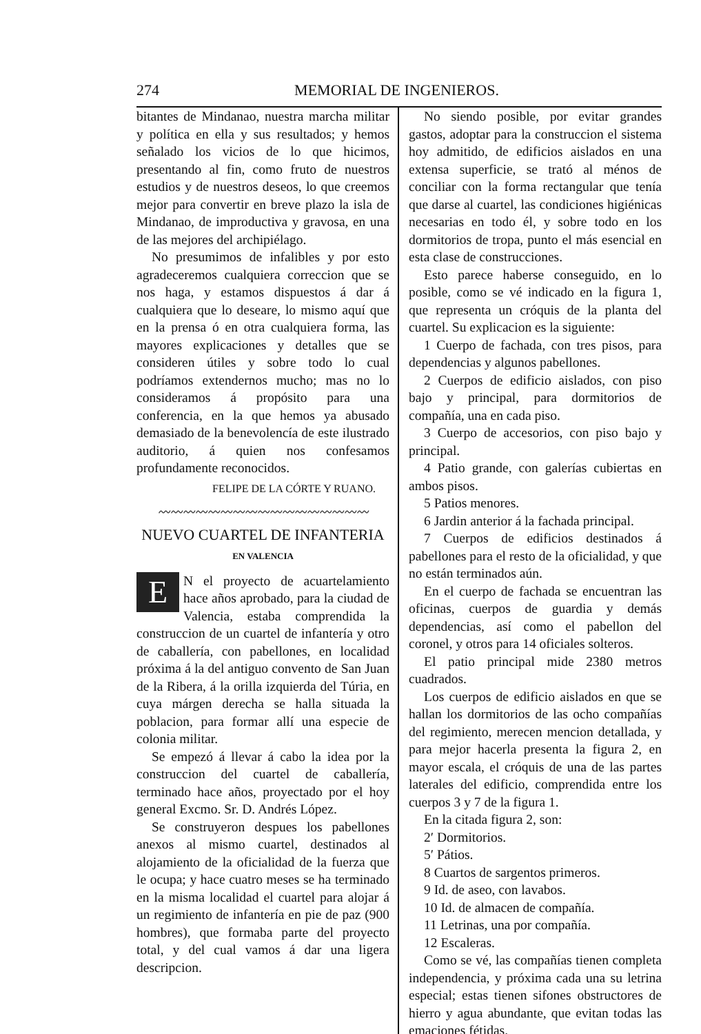274 MEMORIAL DE INGENIEROS.
bitantes de Mindanao, nuestra marcha militar y política en ella y sus resultados; y hemos señalado los vicios de lo que hicimos, presentando al fin, como fruto de nuestros estudios y de nuestros deseos, lo que creemos mejor para convertir en breve plazo la isla de Mindanao, de improductiva y gravosa, en una de las mejores del archipiélago.
No presumimos de infalibles y por esto agradeceremos cualquiera correccion que se nos haga, y estamos dispuestos á dar á cualquiera que lo deseare, lo mismo aquí que en la prensa ó en otra cualquiera forma, las mayores explicaciones y detalles que se consideren útiles y sobre todo lo cual podríamos extendernos mucho; mas no lo consideramos á propósito para una conferencia, en la que hemos ya abusado demasiado de la benevolencía de este ilustrado auditorio, á quien nos confesamos profundamente reconocidos.
FELIPE DE LA CÓRTE Y RUANO.
〰〰〰〰〰〰〰〰〰〰〰〰〰〰〰〰〰
NUEVO CUARTEL DE INFANTERIA
EN VALENCIA
EN el proyecto de acuartelamiento hace años aprobado, para la ciudad de Valencia, estaba comprendida la construccion de un cuartel de infantería y otro de caballería, con pabellones, en localidad próxima á la del antiguo convento de San Juan de la Ribera, á la orilla izquierda del Túria, en cuya márgen derecha se halla situada la poblacion, para formar allí una especie de colonia militar.
Se empezó á llevar á cabo la idea por la construccion del cuartel de caballería, terminado hace años, proyectado por el hoy general Excmo. Sr. D. Andrés López.
Se construyeron despues los pabellones anexos al mismo cuartel, destinados al alojamiento de la oficialidad de la fuerza que le ocupa; y hace cuatro meses se ha terminado en la misma localidad el cuartel para alojar á un regimiento de infantería en pie de paz (900 hombres), que formaba parte del proyecto total, y del cual vamos á dar una ligera descripcion.
No siendo posible, por evitar grandes gastos, adoptar para la construccion el sistema hoy admitido, de edificios aislados en una extensa superficie, se trató al ménos de conciliar con la forma rectangular que tenía que darse al cuartel, las condiciones higiénicas necesarias en todo él, y sobre todo en los dormitorios de tropa, punto el más esencial en esta clase de construcciones.
Esto parece haberse conseguido, en lo posible, como se vé indicado en la figura 1, que representa un cróquis de la planta del cuartel. Su explicacion es la siguiente:
1 Cuerpo de fachada, con tres pisos, para dependencias y algunos pabellones.
2 Cuerpos de edificio aislados, con piso bajo y principal, para dormitorios de compañía, una en cada piso.
3 Cuerpo de accesorios, con piso bajo y principal.
4 Patio grande, con galerías cubiertas en ambos pisos.
5 Patios menores.
6 Jardin anterior á la fachada principal.
7 Cuerpos de edificios destinados á pabellones para el resto de la oficialidad, y que no están terminados aún.
En el cuerpo de fachada se encuentran las oficinas, cuerpos de guardia y demás dependencias, así como el pabellon del coronel, y otros para 14 oficiales solteros.
El patio principal mide 2380 metros cuadrados.
Los cuerpos de edificio aislados en que se hallan los dormitorios de las ocho compañías del regimiento, merecen mencion detallada, y para mejor hacerla presenta la figura 2, en mayor escala, el cróquis de una de las partes laterales del edificio, comprendida entre los cuerpos 3 y 7 de la figura 1.
En la citada figura 2, son:
2′ Dormitorios.
5′ Pátios.
8 Cuartos de sargentos primeros.
9 Id. de aseo, con lavabos.
10 Id. de almacen de compañía.
11 Letrinas, una por compañía.
12 Escaleras.
Como se vé, las compañías tienen completa independencia, y próxima cada una su letrina especial; estas tienen sifones obstructores de hierro y agua abundante, que evitan todas las emaciones fétidas.